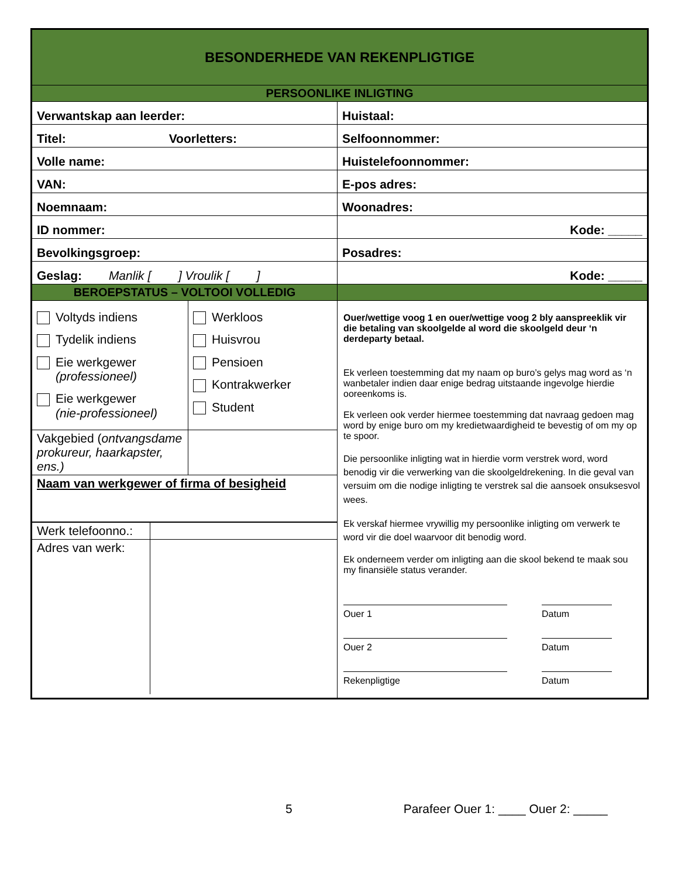| BESONDERHEDE VAN REKENPLIGTIGE | |
| PERSOONLIKE INLIGTING | |
| Verwantskap aan leerder: | Huistaal: |
| Titel: Voorletters: | Selfoonnommer: |
| Volle name: | Huistelefoonnommer: |
| VAN: | E-pos adres: |
| Noemnaam: | Woonadres: |
| ID nommer: | Kode: _____ |
| Bevolkingsgroep: | Posadres: |
| Geslag: Manlik [ ] Vroulik [ ] | Kode: _____ |
| BEROEPSTATUS – VOLTOOI VOLLEDIG | |
| / Voltyds indiens Tydelik indiens Eie werkgewer (professioneel) Eie werkgewer (nie-professioneel) / Werkloos Huisvrou Pensioen Kontrakwerker Student / / Vakgebied ( ontvangsdame prokureur, haarkapster, ens.) / / / Naam van werkgewer of firma of besigheid / / / Werk telefoonno.: / / / Adres van werk: / / | Ouer/wettige voog 1 en ouer/wettige voog 2 bly aanspreeklik vir die betaling van skoolgelde al word die skoolgeld deur ‘n derdeparty betaal. Ek verleen toestemming dat my naam op buro’s gelys mag word as ‘n wanbetaler indien daar enige bedrag uitstaande ingevolge hierdie ooreenkoms is. Ek verleen ook verder hiermee toestemming dat navraag gedoen mag word by enige buro om my kredietwaardigheid te bevestig of om my op te spoor. Die persoonlike inligting wat in hierdie vorm verstrek word, word benodig vir die verwerking van die skoolgeldrekening. In die geval van versuim om die nodige inligting te verstrek sal die aansoek onsuksesvol wees. Ek verskaf hiermee vrywillig my persoonlike inligting om verwerk te word vir die doel waarvoor dit benodig word. Ek onderneem verder om inligting aan die skool bekend te maak sou my finansiële status verander. Ouer 1 Datum Ouer 2 Datum Rekenpligtige Datum |
5 Parafeer Ouer 1: ____ Ouer 2: _____